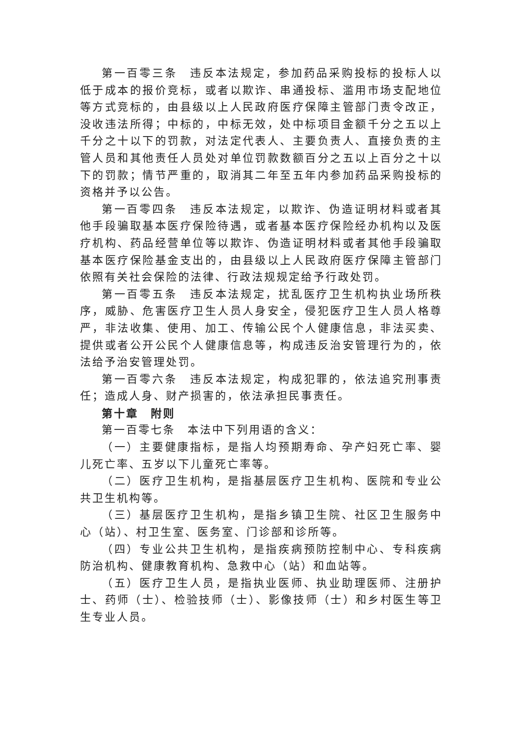第一百零三条　违反本法规定，参加药品采购投标的投标人以低于成本的报价竞标，或者以欺诈、串通投标、滥用市场支配地位等方式竞标的，由县级以上人民政府医疗保障主管部门责令改正，没收违法所得；中标的，中标无效，处中标项目金额千分之五以上千分之十以下的罚款，对法定代表人、主要负责人、直接负责的主管人员和其他责任人员处对单位罚款数额百分之五以上百分之十以下的罚款；情节严重的，取消其二年至五年内参加药品采购投标的资格并予以公告。
第一百零四条　违反本法规定，以欺诈、伪造证明材料或者其他手段骗取基本医疗保险待遇，或者基本医疗保险经办机构以及医疗机构、药品经营单位等以欺诈、伪造证明材料或者其他手段骗取基本医疗保险基金支出的，由县级以上人民政府医疗保障主管部门依照有关社会保险的法律、行政法规规定给予行政处罚。
第一百零五条　违反本法规定，扰乱医疗卫生机构执业场所秩序，威胁、危害医疗卫生人员人身安全，侵犯医疗卫生人员人格尊严，非法收集、使用、加工、传输公民个人健康信息，非法买卖、提供或者公开公民个人健康信息等，构成违反治安管理行为的，依法给予治安管理处罚。
第一百零六条　违反本法规定，构成犯罪的，依法追究刑事责任；造成人身、财产损害的，依法承担民事责任。
第十章　附则
第一百零七条　本法中下列用语的含义：
（一）主要健康指标，是指人均预期寿命、孕产妇死亡率、婴儿死亡率、五岁以下儿童死亡率等。
（二）医疗卫生机构，是指基层医疗卫生机构、医院和专业公共卫生机构等。
（三）基层医疗卫生机构，是指乡镇卫生院、社区卫生服务中心（站）、村卫生室、医务室、门诊部和诊所等。
（四）专业公共卫生机构，是指疾病预防控制中心、专科疾病防治机构、健康教育机构、急救中心（站）和血站等。
（五）医疗卫生人员，是指执业医师、执业助理医师、注册护士、药师（士）、检验技师（士）、影像技师（士）和乡村医生等卫生专业人员。